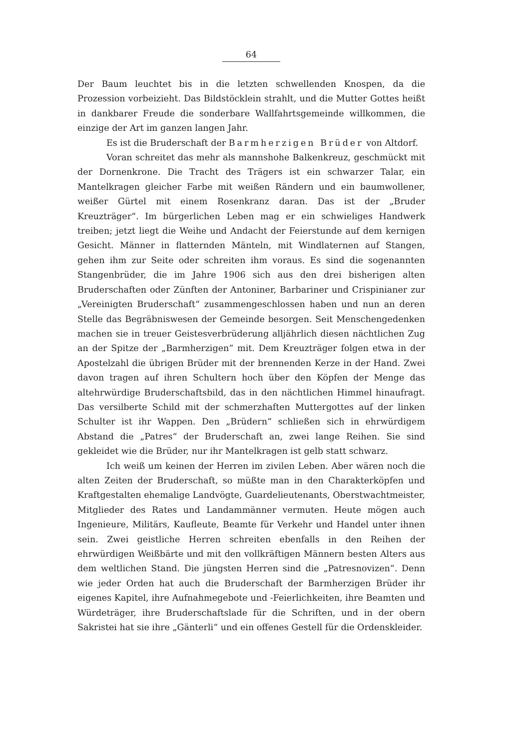64
Der Baum leuchtet bis in die letzten schwellenden Knospen, da die Prozession vorbeizieht. Das Bildstöcklein strahlt, und die Mutter Gottes heißt in dankbarer Freude die sonderbare Wallfahrtsgemeinde willkommen, die einzige der Art im ganzen langen Jahr.
Es ist die Bruderschaft der Barmherzigen Brüder von Altdorf.
Voran schreitet das mehr als mannshohe Balkenkreuz, geschmückt mit der Dornenkrone. Die Tracht des Trägers ist ein schwarzer Talar, ein Mantelkragen gleicher Farbe mit weißen Rändern und ein baumwollener, weißer Gürtel mit einem Rosenkranz daran. Das ist der „Bruder Kreuzträger“. Im bürgerlichen Leben mag er ein schwieliges Handwerk treiben; jetzt liegt die Weihe und Andacht der Feierstunde auf dem kernigen Gesicht. Männer in flatternden Mänteln, mit Windlaternen auf Stangen, gehen ihm zur Seite oder schreiten ihm voraus. Es sind die sogenannten Stangenbrüder, die im Jahre 1906 sich aus den drei bisherigen alten Bruderschaften oder Zünften der Antoniner, Barbariner und Crispinianer zur „Vereinigten Bruderschaft“ zusammengeschlossen haben und nun an deren Stelle das Begräbniswesen der Gemeinde besorgen. Seit Menschengedenken machen sie in treuer Geistesverbrüderung alljährlich diesen nächtlichen Zug an der Spitze der „Barmherzigen“ mit. Dem Kreuzträger folgen etwa in der Apostelzahl die übrigen Brüder mit der brennenden Kerze in der Hand. Zwei davon tragen auf ihren Schultern hoch über den Köpfen der Menge das altehrwürdige Bruderschaftsbild, das in den nächtlichen Himmel hinaufragt. Das versilberte Schild mit der schmerzhaften Muttergottes auf der linken Schulter ist ihr Wappen. Den „Brüdern“ schließen sich in ehrwürdigem Abstand die „Patres“ der Bruderschaft an, zwei lange Reihen. Sie sind gekleidet wie die Brüder, nur ihr Mantelkragen ist gelb statt schwarz.
Ich weiß um keinen der Herren im zivilen Leben. Aber wären noch die alten Zeiten der Bruderschaft, so müßte man in den Charakterköpfen und Kraftgestalten ehemalige Landvögte, Guardelieutenants, Oberstwachtmeister, Mitglieder des Rates und Landammänner vermuten. Heute mögen auch Ingenieure, Militärs, Kaufleute, Beamte für Verkehr und Handel unter ihnen sein. Zwei geistliche Herren schreiten ebenfalls in den Reihen der ehrwürdigen Weißbärte und mit den vollkräftigen Männern besten Alters aus dem weltlichen Stand. Die jüngsten Herren sind die „Patresnovizen“. Denn wie jeder Orden hat auch die Bruderschaft der Barmherzigen Brüder ihr eigenes Kapitel, ihre Aufnahmegebote und -Feierlichkeiten, ihre Beamten und Würdeträger, ihre Bruderschaftslade für die Schriften, und in der obern Sakristei hat sie ihre „Gänterli“ und ein offenes Gestell für die Ordenskleider.